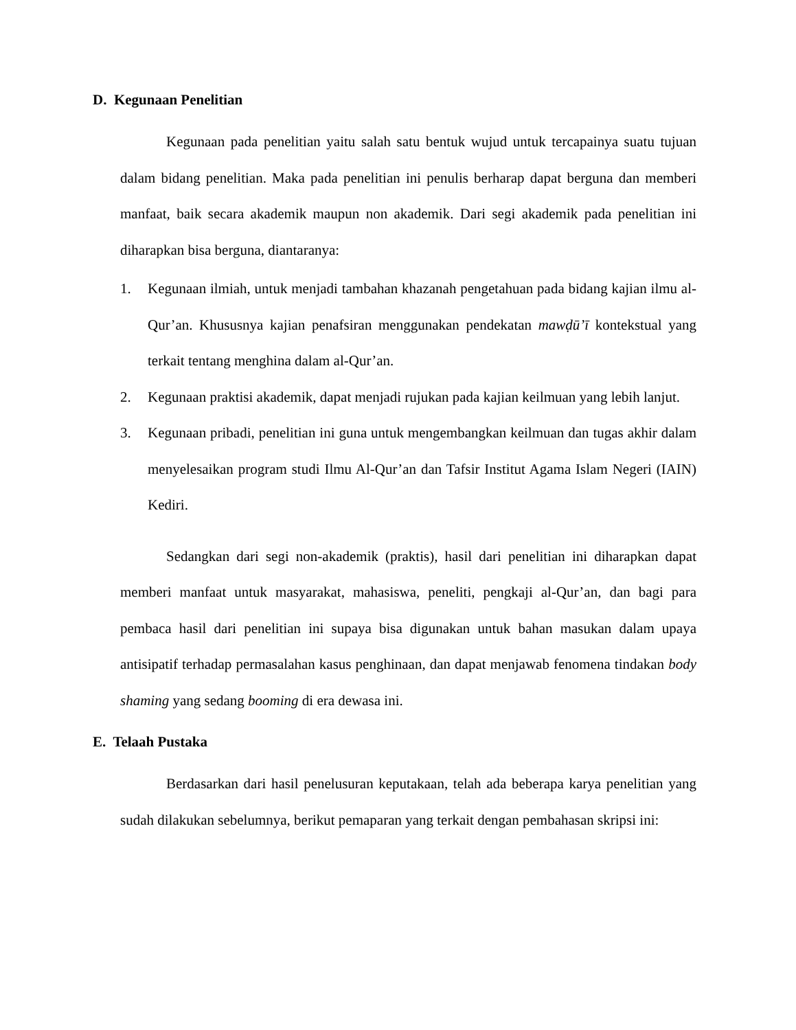D. Kegunaan Penelitian
Kegunaan pada penelitian yaitu salah satu bentuk wujud untuk tercapainya suatu tujuan dalam bidang penelitian. Maka pada penelitian ini penulis berharap dapat berguna dan memberi manfaat, baik secara akademik maupun non akademik. Dari segi akademik pada penelitian ini diharapkan bisa berguna, diantaranya:
1. Kegunaan ilmiah, untuk menjadi tambahan khazanah pengetahuan pada bidang kajian ilmu al-Qur’an. Khususnya kajian penafsiran menggunakan pendekatan mawḍū’ī kontekstual yang terkait tentang menghina dalam al-Qur’an.
2. Kegunaan praktisi akademik, dapat menjadi rujukan pada kajian keilmuan yang lebih lanjut.
3. Kegunaan pribadi, penelitian ini guna untuk mengembangkan keilmuan dan tugas akhir dalam menyelesaikan program studi Ilmu Al-Qur’an dan Tafsir Institut Agama Islam Negeri (IAIN) Kediri.
Sedangkan dari segi non-akademik (praktis), hasil dari penelitian ini diharapkan dapat memberi manfaat untuk masyarakat, mahasiswa, peneliti, pengkaji al-Qur’an, dan bagi para pembaca hasil dari penelitian ini supaya bisa digunakan untuk bahan masukan dalam upaya antisipatif terhadap permasalahan kasus penghinaan, dan dapat menjawab fenomena tindakan body shaming yang sedang booming di era dewasa ini.
E. Telaah Pustaka
Berdasarkan dari hasil penelusuran keputakaan, telah ada beberapa karya penelitian yang sudah dilakukan sebelumnya, berikut pemaparan yang terkait dengan pembahasan skripsi ini: